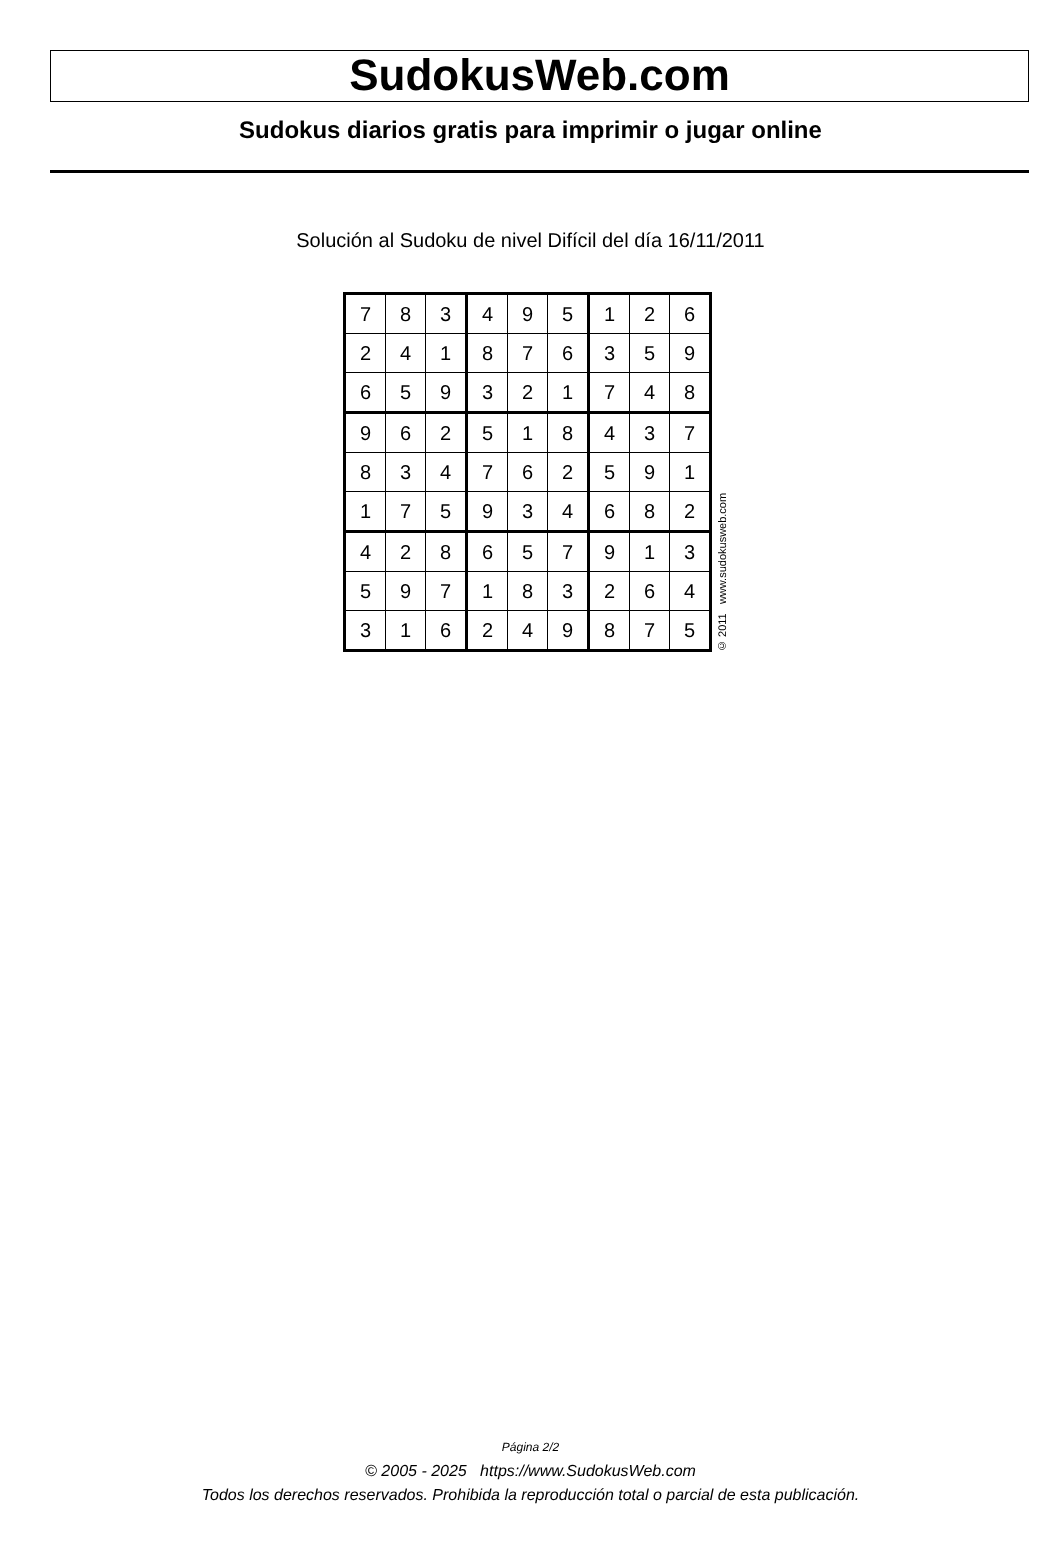SudokusWeb.com
Sudokus diarios gratis para imprimir o jugar online
Solución al Sudoku de nivel Difícil del día 16/11/2011
| 7 | 8 | 3 | 4 | 9 | 5 | 1 | 2 | 6 |
| 2 | 4 | 1 | 8 | 7 | 6 | 3 | 5 | 9 |
| 6 | 5 | 9 | 3 | 2 | 1 | 7 | 4 | 8 |
| 9 | 6 | 2 | 5 | 1 | 8 | 4 | 3 | 7 |
| 8 | 3 | 4 | 7 | 6 | 2 | 5 | 9 | 1 |
| 1 | 7 | 5 | 9 | 3 | 4 | 6 | 8 | 2 |
| 4 | 2 | 8 | 6 | 5 | 7 | 9 | 1 | 3 |
| 5 | 9 | 7 | 1 | 8 | 3 | 2 | 6 | 4 |
| 3 | 1 | 6 | 2 | 4 | 9 | 8 | 7 | 5 |
© 2011 www.sudokusweb.com
Página 2/2
© 2005 - 2025 https://www.SudokusWeb.com
Todos los derechos reservados. Prohibida la reproducción total o parcial de esta publicación.